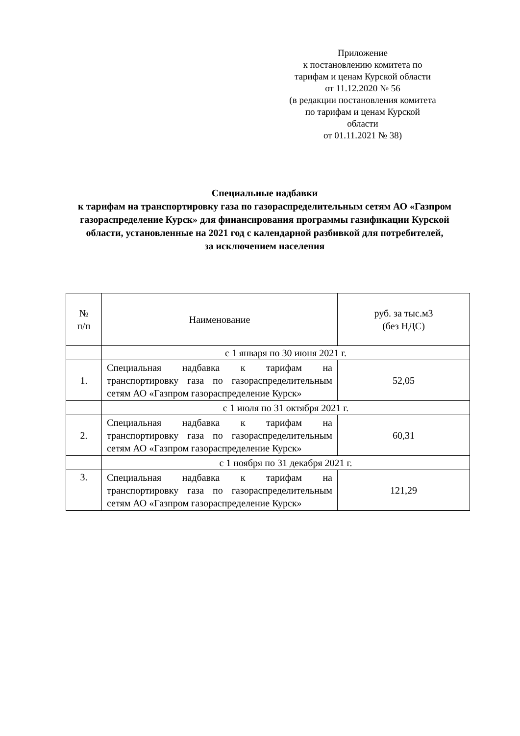Приложение
к постановлению комитета по
тарифам и ценам Курской области
от 11.12.2020 № 56
(в редакции постановления комитета
по тарифам и ценам Курской
области
от 01.11.2021 № 38)
Специальные надбавки
к тарифам на транспортировку газа по газораспределительным сетям АО «Газпром газораспределение Курск» для финансирования программы газификации Курской области, установленные на 2021 год с календарной разбивкой для потребителей,
за исключением населения
| № п/п | Наименование | руб. за тыс.м3 (без НДС) |
| --- | --- | --- |
| | с 1 января по 30 июня 2021 г. | |
| 1. | Специальная надбавка к тарифам на транспортировку газа по газораспределительным сетям АО «Газпром газораспределение Курск» | 52,05 |
| | с 1 июля по 31 октября 2021 г. | |
| 2. | Специальная надбавка к тарифам на транспортировку газа по газораспределительным сетям АО «Газпром газораспределение Курск» | 60,31 |
| | с 1 ноября по 31 декабря 2021 г. | |
| 3. | Специальная надбавка к тарифам на транспортировку газа по газораспределительным сетям АО «Газпром газораспределение Курск» | 121,29 |